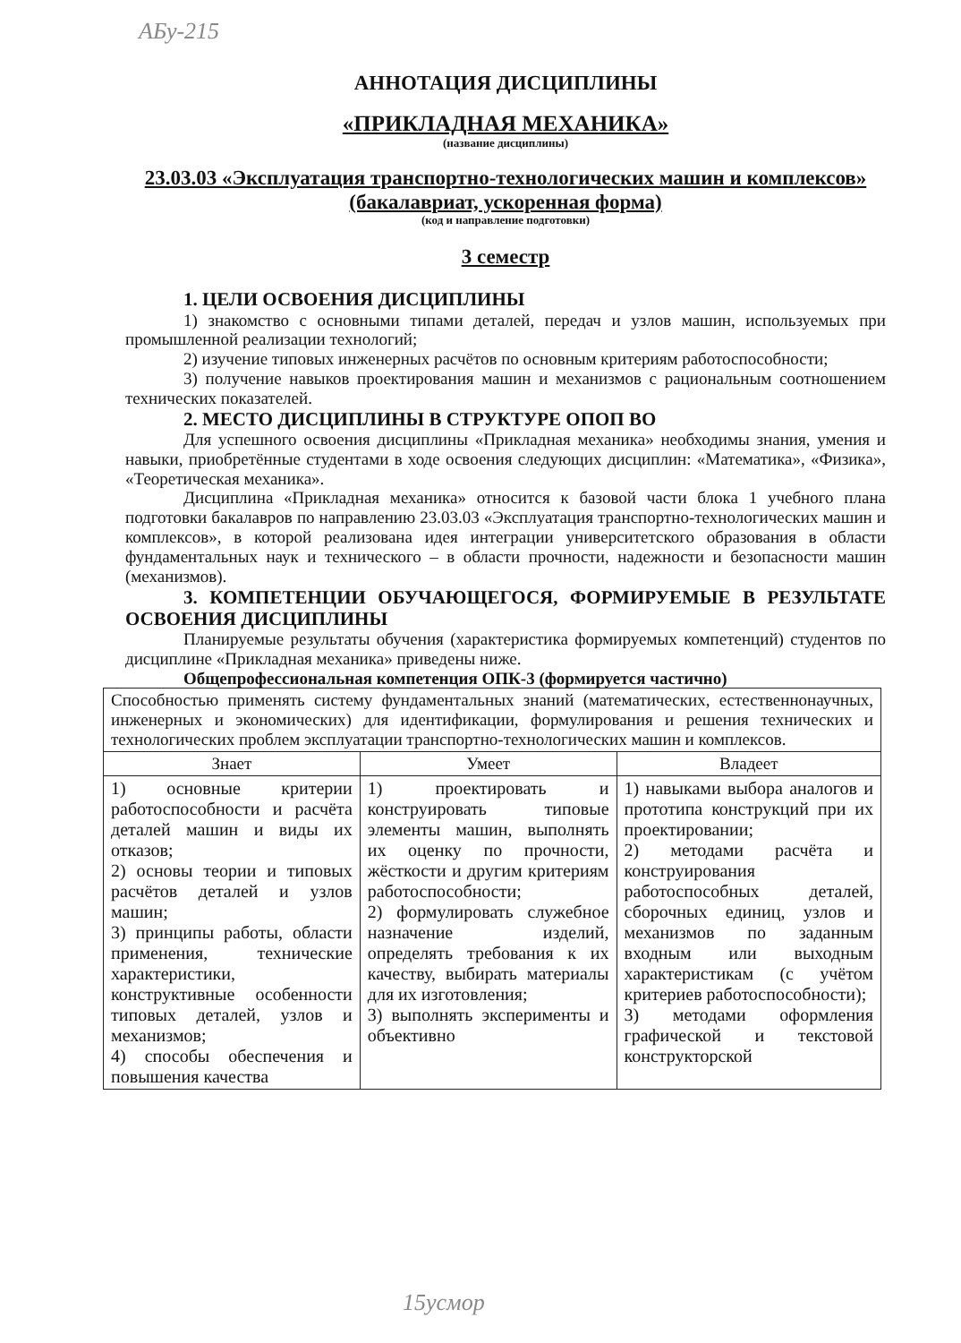АБу-215
АННОТАЦИЯ ДИСЦИПЛИНЫ
«ПРИКЛАДНАЯ МЕХАНИКА»
(название дисциплины)
23.03.03 «Эксплуатация транспортно-технологических машин и комплексов» (бакалавриат, ускоренная форма)
(код и направление подготовки)
3 семестр
1. ЦЕЛИ ОСВОЕНИЯ ДИСЦИПЛИНЫ
1) знакомство с основными типами деталей, передач и узлов машин, используемых при промышленной реализации технологий;
2) изучение типовых инженерных расчётов по основным критериям работоспособности;
3) получение навыков проектирования машин и механизмов с рациональным соотношением технических показателей.
2. МЕСТО ДИСЦИПЛИНЫ В СТРУКТУРЕ ОПОП ВО
Для успешного освоения дисциплины «Прикладная механика» необходимы знания, умения и навыки, приобретённые студентами в ходе освоения следующих дисциплин: «Математика», «Физика», «Теоретическая механика».
Дисциплина «Прикладная механика» относится к базовой части блока 1 учебного плана подготовки бакалавров по направлению 23.03.03 «Эксплуатация транспортно-технологических машин и комплексов», в которой реализована идея интеграции университетского образования в области фундаментальных наук и технического – в области прочности, надежности и безопасности машин (механизмов).
3. КОМПЕТЕНЦИИ ОБУЧАЮЩЕГОСЯ, ФОРМИРУЕМЫЕ В РЕЗУЛЬТАТЕ ОСВОЕНИЯ ДИСЦИПЛИНЫ
Планируемые результаты обучения (характеристика формируемых компетенций) студентов по дисциплине «Прикладная механика» приведены ниже.
Общепрофессиональная компетенция ОПК-3 (формируется частично)
| Способностью применять систему фундаментальных знаний (математических, естественнонаучных, инженерных и экономических) для идентификации, формулирования и решения технических и технологических проблем эксплуатации транспортно-технологических машин и комплексов. | | |
| Знает | Умеет | Владеет |
| 1) основные критерии работоспособности и расчёта деталей машин и виды их отказов; 2) основы теории и типовых расчётов деталей и узлов машин; 3) принципы работы, области применения, технические характеристики, конструктивные особенности типовых деталей, узлов и механизмов; 4) способы обеспечения и повышения качества | 1) проектировать и конструировать типовые элементы машин, выполнять их оценку по прочности, жёсткости и другим критериям работоспособности; 2) формулировать служебное назначение изделий, определять требования к их качеству, выбирать материалы для их изготовления; 3) выполнять эксперименты и объективно | 1) навыками выбора аналогов и прототипа конструкций при их проектировании; 2) методами расчёта и конструирования работоспособных деталей, сборочных единиц, узлов и механизмов по заданным входным или выходным характеристикам (с учётом критериев работоспособности); 3) методами оформления графической и текстовой конструкторской |
15усмор